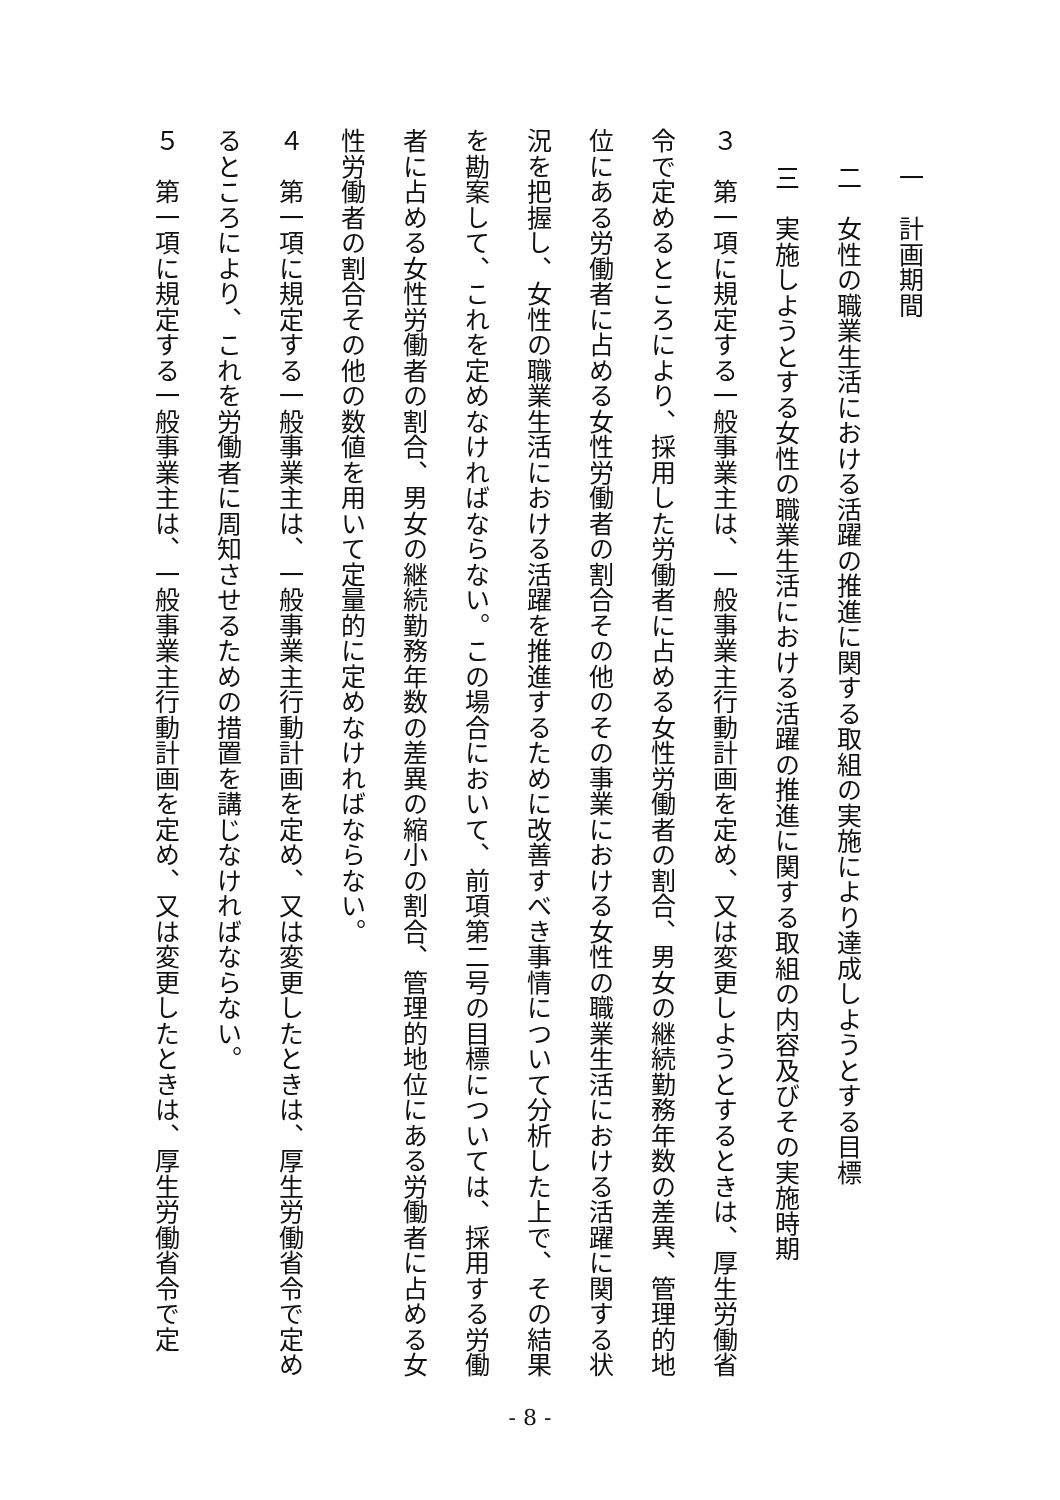一　計画期間
二　女性の職業生活における活躍の推進に関する取組の実施により達成しようとする目標
三　実施しようとする女性の職業生活における活躍の推進に関する取組の内容及びその実施時期
３　第一項に規定する一般事業主は、一般事業主行動計画を定め、又は変更しようとするときは、厚生労働省令で定めるところにより、採用した労働者に占める女性労働者の割合、男女の継続勤務年数の差異、管理的地位にある労働者に占める女性労働者の割合その他のその事業における女性の職業生活における活躍に関する状況を把握し、女性の職業生活における活躍を推進するために改善すべき事情について分析した上で、その結果を勘案して、これを定めなければならない。この場合において、前項第二号の目標については、採用する労働者に占める女性労働者の割合、男女の継続勤務年数の差異の縮小の割合、管理的地位にある労働者に占める女性労働者の割合その他の数値を用いて定量的に定めなければならない。
４　第一項に規定する一般事業主は、一般事業主行動計画を定め、又は変更したときは、厚生労働省令で定めるところにより、これを労働者に周知させるための措置を講じなければならない。
５　第一項に規定する一般事業主は、一般事業主行動計画を定め、又は変更したときは、厚生労働省令で定
- 8 -